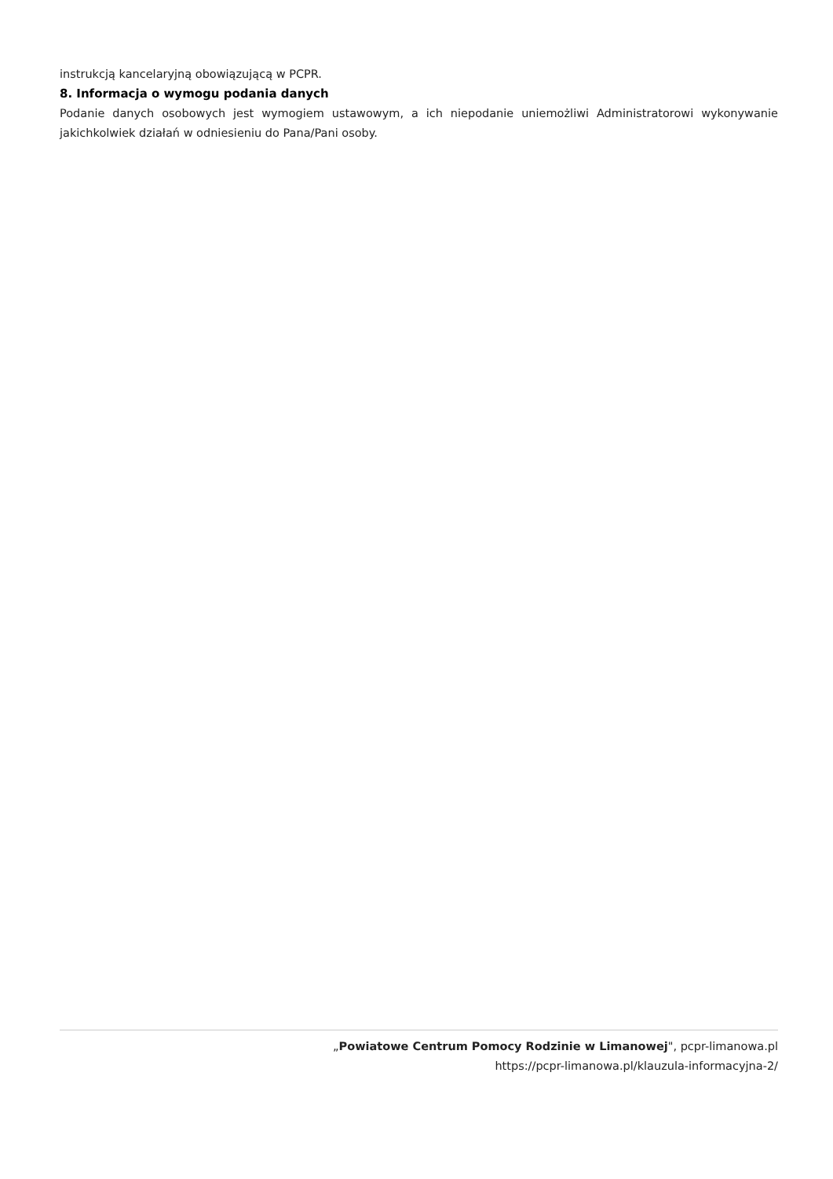instrukcją kancelaryjną obowiązującą w PCPR.
8. Informacja o wymogu podania danych
Podanie danych osobowych jest wymogiem ustawowym, a ich niepodanie uniemożliwi Administratorowi wykonywanie jakichkolwiek działań w odniesieniu do Pana/Pani osoby.
„Powiatowe Centrum Pomocy Rodzinie w Limanowej", pcpr-limanowa.pl
https://pcpr-limanowa.pl/klauzula-informacyjna-2/